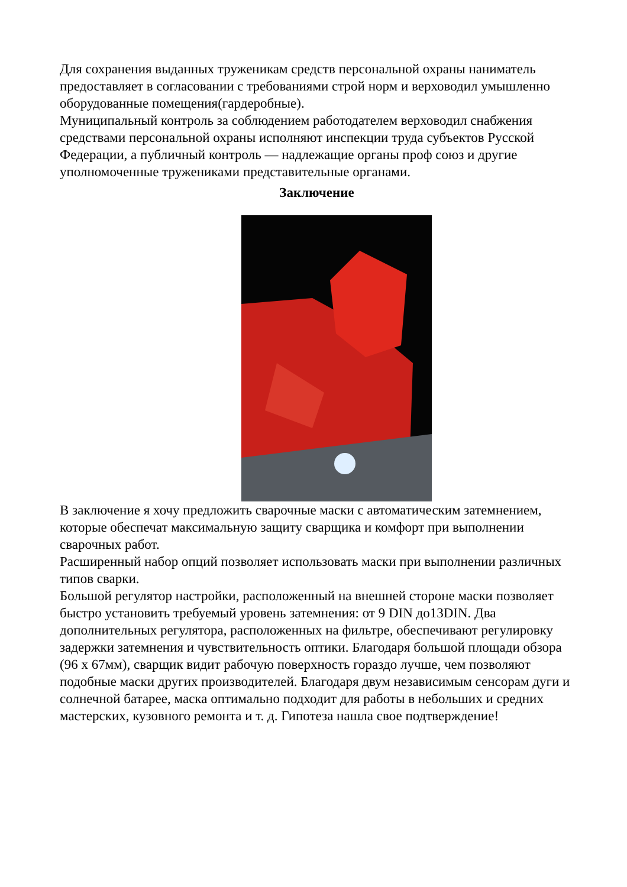Для сохранения выданных труженикам средств персональной охраны наниматель предоставляет в согласовании с требованиями строй норм и верховодил умышленно оборудованные помещения(гардеробные).
Муниципальный контроль за соблюдением работодателем верховодил снабжения средствами персональной охраны исполняют инспекции труда субъектов Русской Федерации, а публичный контроль — надлежащие органы проф союз и другие уполномоченные тружениками представительные органами.
Заключение
В заключение я хочу предложить сварочные маски с автоматическим затемнением, которые обеспечат максимальную защиту сварщика и комфорт при выполнении сварочных работ.
Расширенный набор опций позволяет использовать маски при выполнении различных типов сварки.
Большой регулятор настройки, расположенный на внешней стороне маски позволяет быстро установить требуемый уровень затемнения: от 9 DIN до13DIN. Два дополнительных регулятора, расположенных на фильтре, обеспечивают регулировку задержки затемнения и чувствительность оптики. Благодаря большой площади обзора (96 х 67мм), сварщик видит рабочую поверхность гораздо лучше, чем позволяют подобные маски других производителей. Благодаря двум независимым сенсорам дуги и солнечной батарее, маска оптимально подходит для работы в небольших и средних мастерских, кузовного ремонта и т. д. Гипотеза нашла свое подтверждение!